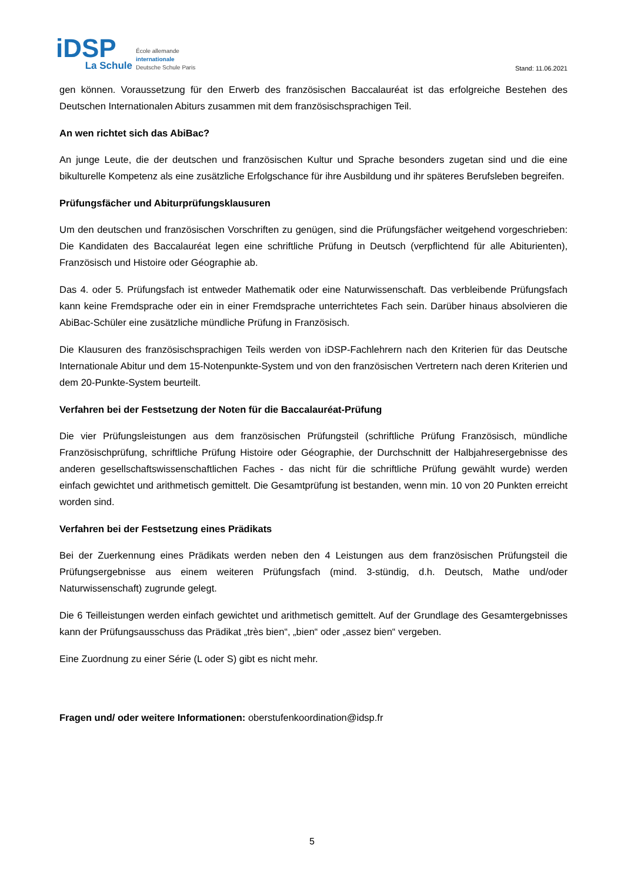iDSP
La Schule
École allemande
internationale
Deutsche Schule Paris
Stand: 11.06.2021
gen können. Voraussetzung für den Erwerb des französischen Baccalauréat ist das erfolgreiche Bestehen des Deutschen Internationalen Abiturs zusammen mit dem französischsprachigen Teil.
An wen richtet sich das AbiBac?
An junge Leute, die der deutschen und französischen Kultur und Sprache besonders zugetan sind und die eine bikulturelle Kompetenz als eine zusätzliche Erfolgschance für ihre Ausbildung und ihr späteres Berufsleben begreifen.
Prüfungsfächer und Abiturprüfungsklausuren
Um den deutschen und französischen Vorschriften zu genügen, sind die Prüfungsfächer weitgehend vorgeschrieben: Die Kandidaten des Baccalauréat legen eine schriftliche Prüfung in Deutsch (verpflichtend für alle Abiturienten), Französisch und Histoire oder Géographie ab.
Das 4. oder 5. Prüfungsfach ist entweder Mathematik oder eine Naturwissenschaft. Das verbleibende Prüfungsfach kann keine Fremdsprache oder ein in einer Fremdsprache unterrichtetes Fach sein. Darüber hinaus absolvieren die AbiBac-Schüler eine zusätzliche mündliche Prüfung in Französisch.
Die Klausuren des französischsprachigen Teils werden von iDSP-Fachlehrern nach den Kriterien für das Deutsche Internationale Abitur und dem 15-Notenpunkte-System und von den französischen Vertretern nach deren Kriterien und dem 20-Punkte-System beurteilt.
Verfahren bei der Festsetzung der Noten für die Baccalauréat-Prüfung
Die vier Prüfungsleistungen aus dem französischen Prüfungsteil (schriftliche Prüfung Französisch, mündliche Französischprüfung, schriftliche Prüfung Histoire oder Géographie, der Durchschnitt der Halbjahresergebnisse des anderen gesellschaftswissenschaftlichen Faches - das nicht für die schriftliche Prüfung gewählt wurde) werden einfach gewichtet und arithmetisch gemittelt. Die Gesamtprüfung ist bestanden, wenn min. 10 von 20 Punkten erreicht worden sind.
Verfahren bei der Festsetzung eines Prädikats
Bei der Zuerkennung eines Prädikats werden neben den 4 Leistungen aus dem französischen Prüfungsteil die Prüfungsergebnisse aus einem weiteren Prüfungsfach (mind. 3-stündig, d.h. Deutsch, Mathe und/oder Naturwissenschaft) zugrunde gelegt.
Die 6 Teilleistungen werden einfach gewichtet und arithmetisch gemittelt. Auf der Grundlage des Gesamtergebnisses kann der Prüfungsausschuss das Prädikat „très bien“, „bien“ oder „assez bien“ vergeben.
Eine Zuordnung zu einer Série (L oder S) gibt es nicht mehr.
Fragen und/ oder weitere Informationen: oberstufenkoordination@idsp.fr
5